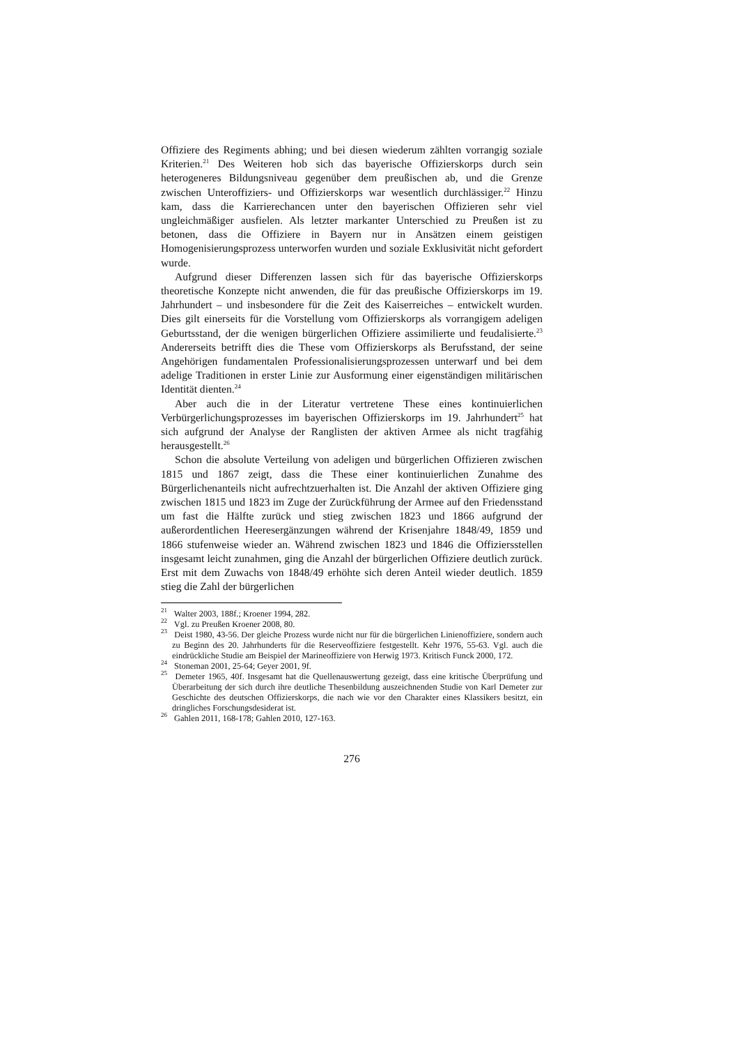Offiziere des Regiments abhing; und bei diesen wiederum zählten vorrangig soziale Kriterien.<sup>21</sup> Des Weiteren hob sich das bayerische Offizierskorps durch sein heterogeneres Bildungsniveau gegenüber dem preußischen ab, und die Grenze zwischen Unteroffiziers- und Offizierskorps war wesentlich durchlässiger.<sup>22</sup> Hinzu kam, dass die Karrierechancen unter den bayerischen Offizieren sehr viel ungleichmäßiger ausfielen. Als letzter markanter Unterschied zu Preußen ist zu betonen, dass die Offiziere in Bayern nur in Ansätzen einem geistigen Homogenisierungsprozess unterworfen wurden und soziale Exklusivität nicht gefordert wurde.
Aufgrund dieser Differenzen lassen sich für das bayerische Offizierskorps theoretische Konzepte nicht anwenden, die für das preußische Offizierskorps im 19. Jahrhundert – und insbesondere für die Zeit des Kaiserreiches – entwickelt wurden. Dies gilt einerseits für die Vorstellung vom Offizierskorps als vorrangigem adeligen Geburtsstand, der die wenigen bürgerlichen Offiziere assimilierte und feudalisierte.<sup>23</sup> Andererseits betrifft dies die These vom Offizierskorps als Berufsstand, der seine Angehörigen fundamentalen Professionalisierungsprozessen unterwarf und bei dem adelige Traditionen in erster Linie zur Ausformung einer eigenständigen militärischen Identität dienten.<sup>24</sup>
Aber auch die in der Literatur vertretene These eines kontinuierlichen Verbürgerlichungsprozesses im bayerischen Offizierskorps im 19. Jahrhundert<sup>25</sup> hat sich aufgrund der Analyse der Ranglisten der aktiven Armee als nicht tragfähig herausgestellt.<sup>26</sup>
Schon die absolute Verteilung von adeligen und bürgerlichen Offizieren zwischen 1815 und 1867 zeigt, dass die These einer kontinuierlichen Zunahme des Bürgerlichenanteils nicht aufrechtzuerhalten ist. Die Anzahl der aktiven Offiziere ging zwischen 1815 und 1823 im Zuge der Zurückführung der Armee auf den Friedensstand um fast die Hälfte zurück und stieg zwischen 1823 und 1866 aufgrund der außerordentlichen Heeresergänzungen während der Krisenjahre 1848/49, 1859 und 1866 stufenweise wieder an. Während zwischen 1823 und 1846 die Offiziersstellen insgesamt leicht zunahmen, ging die Anzahl der bürgerlichen Offiziere deutlich zurück. Erst mit dem Zuwachs von 1848/49 erhöhte sich deren Anteil wieder deutlich. 1859 stieg die Zahl der bürgerlichen
<sup>21</sup> Walter 2003, 188f.; Kroener 1994, 282.
<sup>22</sup> Vgl. zu Preußen Kroener 2008, 80.
<sup>23</sup> Deist 1980, 43-56. Der gleiche Prozess wurde nicht nur für die bürgerlichen Linienoffiziere, sondern auch zu Beginn des 20. Jahrhunderts für die Reserveoffiziere festgestellt. Kehr 1976, 55-63. Vgl. auch die eindrückliche Studie am Beispiel der Marineoffiziere von Herwig 1973. Kritisch Funck 2000, 172.
<sup>24</sup> Stoneman 2001, 25-64; Geyer 2001, 9f.
<sup>25</sup> Demeter 1965, 40f. Insgesamt hat die Quellenauswertung gezeigt, dass eine kritische Überprüfung und Überarbeitung der sich durch ihre deutliche Thesenbildung auszeichnenden Studie von Karl Demeter zur Geschichte des deutschen Offizierskorps, die nach wie vor den Charakter eines Klassikers besitzt, ein dringliches Forschungsdesiderat ist.
<sup>26</sup> Gahlen 2011, 168-178; Gahlen 2010, 127-163.
276